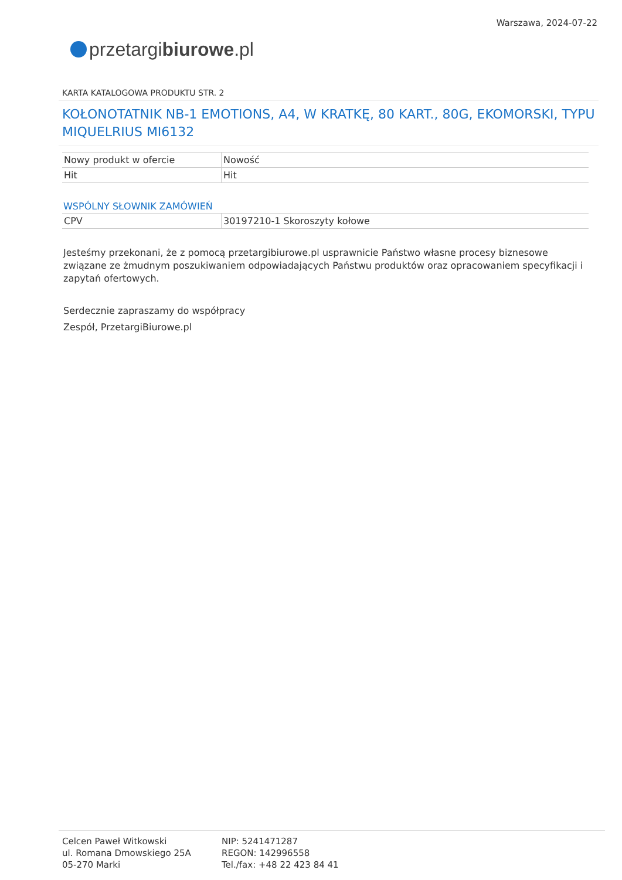przetargi biurowe.pl
Warszawa, 2024-07-22
KARTA KATALOGOWA PRODUKTU STR. 2
KOŁONOTATNIK NB-1 EMOTIONS, A4, W KRATKĘ, 80 KART., 80G, EKOMORSKI, TYPU MIQUELRIUS MI6132
| Nowy produkt w ofercie | Nowość |
| Hit | Hit |
WSPÓLNY SŁOWNIK ZAMÓWIEŃ
| CPV | 30197210-1 Skoroszyty kołowe |
Jesteśmy przekonani, że z pomocą przetargibiurowe.pl usprawnicie Państwo własne procesy biznesowe związane ze żmudnym poszukiwaniem odpowiadających Państwu produktów oraz opracowaniem specyfikacji i zapytań ofertowych.
Serdecznie zapraszamy do współpracy
Zespół, PrzetargiBiurowe.pl
Celcen Paweł Witkowski
ul. Romana Dmowskiego 25A
05-270 Marki
NIP: 5241471287
REGON: 142996558
Tel./fax: +48 22 423 84 41